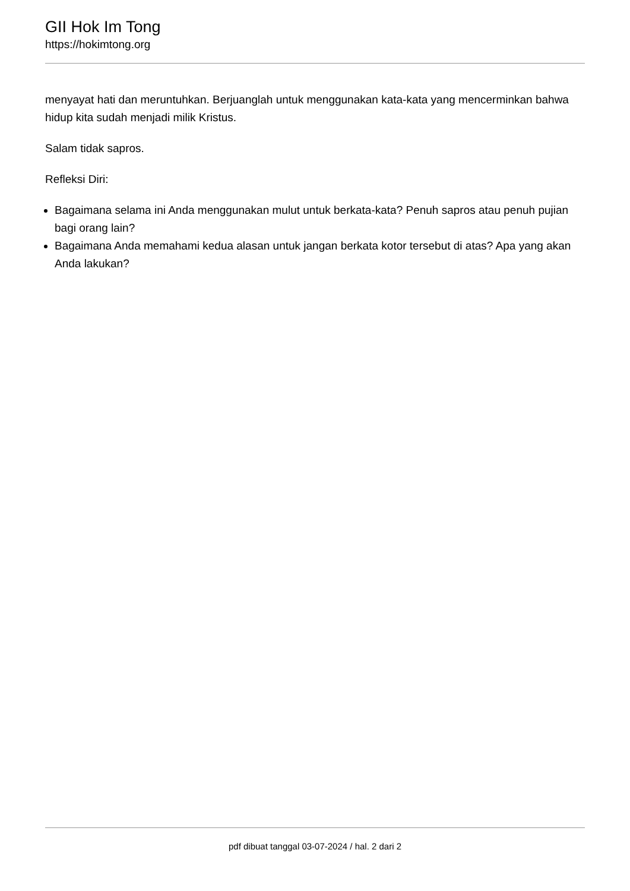GII Hok Im Tong
https://hokimtong.org
menyayat hati dan meruntuhkan. Berjuanglah untuk menggunakan kata-kata yang mencerminkan bahwa hidup kita sudah menjadi milik Kristus.
Salam tidak sapros.
Refleksi Diri:
Bagaimana selama ini Anda menggunakan mulut untuk berkata-kata? Penuh sapros atau penuh pujian bagi orang lain?
Bagaimana Anda memahami kedua alasan untuk jangan berkata kotor tersebut di atas? Apa yang akan Anda lakukan?
pdf dibuat tanggal 03-07-2024 / hal. 2 dari 2